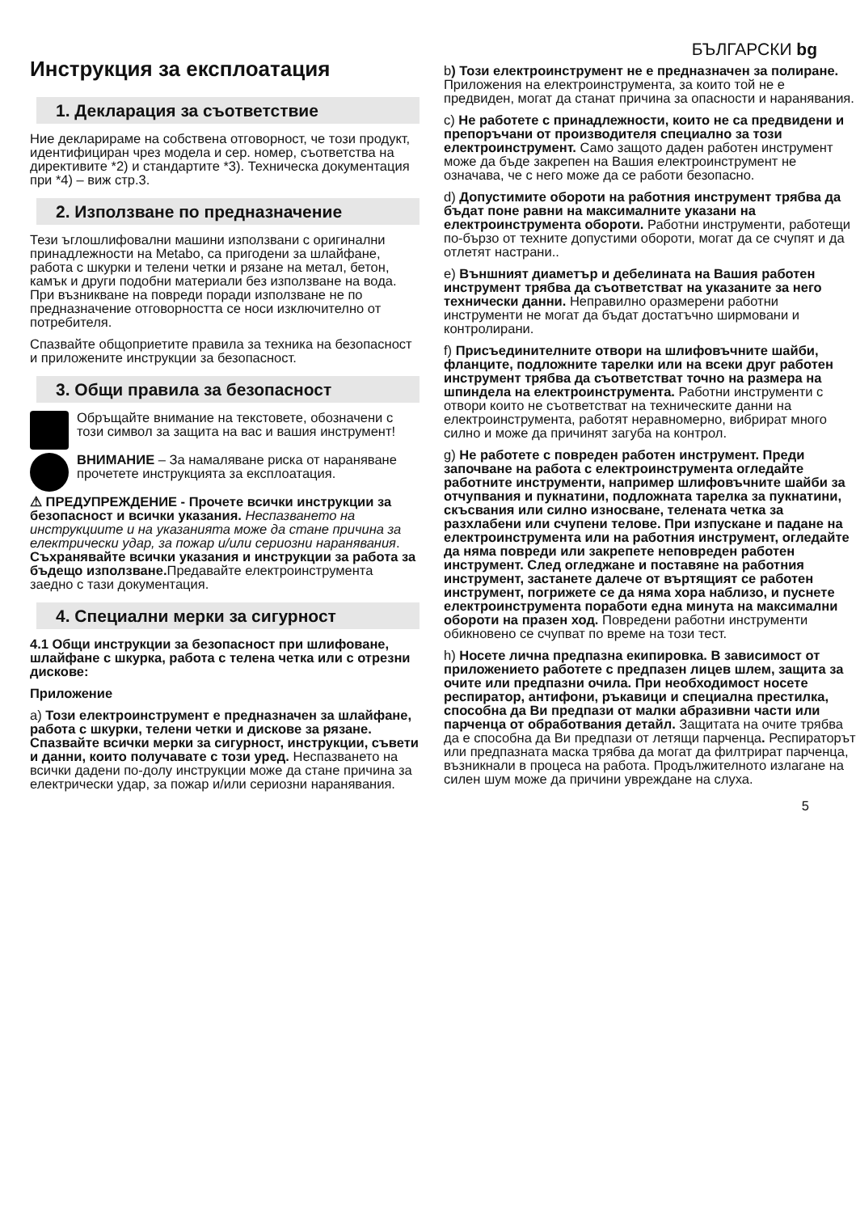БЪЛГАРСКИ bg
Инструкция за експлоатация
1. Декларация за съответствие
Ние декларираме на собствена отговорност, че този продукт, идентифициран чрез модела и сер. номер, съответства на директивите *2) и стандартите *3). Техническа документация при *4) – виж стр.3.
2. Използване по предназначение
Тези ъглошлифовални машини използвани с оригинални принадлежности на Metabo, са пригодени за шлайфане, работа с шкурки и телени четки и рязане на метал, бетон, камък и други подобни материали без използване на вода.
При възникване на повреди поради използване не по предназначение отговорността се носи изключително от потребителя.
Спазвайте общоприетите правила за техника на безопасност и приложените инструкции за безопасност.
3. Общи правила за безопасност
Обръщайте внимание на текстовете, обозначени с този символ за защита на вас и вашия инструмент!
ВНИМАНИЕ – За намаляване риска от нараняване прочетете инструкцията за експлоатация.
⚠ ПРЕДУПРЕЖДЕНИЕ - Прочете всички инструкции за безопасност и всички указания. Неспазването на инструкциите и на указанията може да стане причина за електрически удар, за пожар и/или сериозни наранявания.
Съхранявайте всички указания и инструкции за работа за бъдещо използване. Предавайте електроинструмента заедно с тази документация.
4. Специални мерки за сигурност
4.1 Общи инструкции за безопасност при шлифоване, шлайфане с шкурка, работа с телена четка или с отрезни дискове:
Приложение
a) Този електроинструмент е предназначен за шлайфане, работа с шкурки, телени четки и дискове за рязане. Спазвайте всички мерки за сигурност, инструкции, съвети и данни, които получавате с този уред. Неспазването на всички дадени по-долу инструкции може да стане причина за електрически удар, за пожар и/или сериозни наранявания.
b) Този електроинструмент не е предназначен за полиране. Приложения на електроинструмента, за които той не е предвиден, могат да станат причина за опасности и наранявания.
c) Не работете с принадлежности, които не са предвидени и препоръчани от производителя специално за този електроинструмент. Само защото даден работен инструмент може да бъде закрепен на Вашия електроинструмент не означава, че с него може да се работи безопасно.
d) Допустимите обороти на работния инструмент трябва да бъдат поне равни на максималните указани на електроинструмента обороти. Работни инструменти, работещи по-бързо от техните допустими обороти, могат да се счупят и да отлетят настрани..
e) Външният диаметър и дебелината на Вашия работен инструмент трябва да съответстват на указаните за него технически данни. Неправилно оразмерени работни инструменти не могат да бъдат достатъчно ширмовани и контролирани.
f) Присъединителните отвори на шлифовъчните шайби, фланците, подложните тарелки или на всеки друг работен инструмент трябва да съответстват точно на размера на шпиндела на електроинструмента. Работни инструменти с отвори които не съответстват на техническите данни на електроинструмента, работят неравномерно, вибрират много силно и може да причинят загуба на контрол.
g) Не работете с повреден работен инструмент. Преди започване на работа с електроинструмента огледайте работните инструменти, например шлифовъчните шайби за отчупвания и пукнатини, подложната тарелка за пукнатини, скъсвания или силно износване, телената четка за разхлабени или счупени телове. При изпускане и падане на електроинструмента или на работния инструмент, огледайте да няма повреди или закрепете неповреден работен инструмент. След огледжане и поставяне на работния инструмент, застанете далече от въртящият се работен инструмент, погрижете се да няма хора наблизо, и пуснете електроинструмента поработи една минута на максимални обороти на празен ход. Повредени работни инструменти обикновено се счупват по време на този тест.
h) Носете лична предпазна екипировка. В зависимост от приложението работете с предпазен лицев шлем, защита за очите или предпазни очила. При необходимост носете респиратор, антифони, ръкавици и специална престилка, способна да Ви предпази от малки абразивни части или парченца от обработвания детайл. Защитата на очите трябва да е способна да Ви предпази от летящи парченца. Респираторът или предпазната маска трябва да могат да филтрират парченца, възникнали в процеса на работа. Продължителното излагане на силен шум може да причини увреждане на слуха.
5